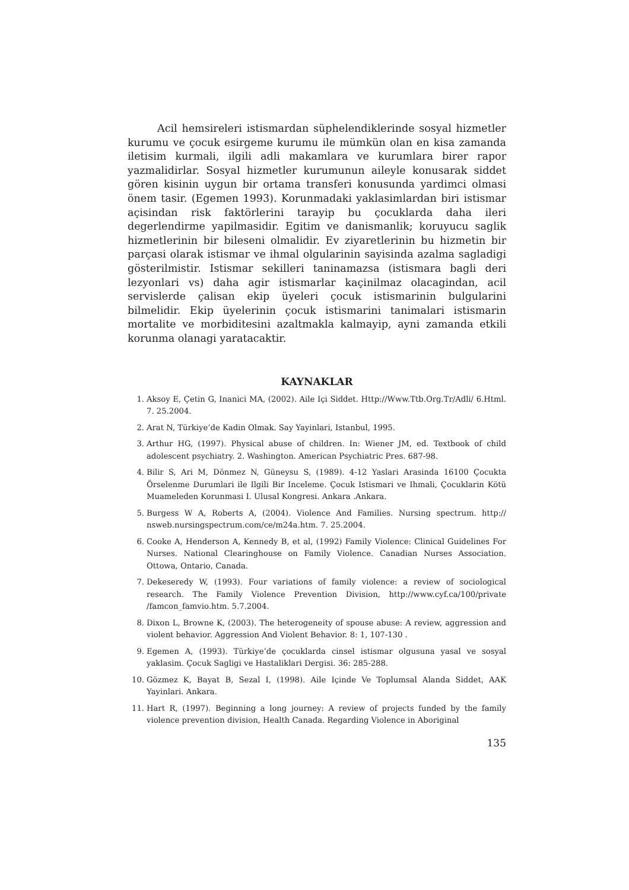Acil hemsireleri istismardan süphelendiklerinde sosyal hizmetler kurumu ve çocuk esirgeme kurumu ile mümkün olan en kisa zamanda iletisim kurmali, ilgili adli makamlara ve kurumlara birer rapor yazmalidirlar. Sosyal hizmetler kurumunun aileyle konusarak siddet gören kisinin uygun bir ortama transferi konusunda yardimci olmasi önem tasir. (Egemen 1993). Korunmadaki yaklasimlardan biri istismar açisindan risk faktörlerini tarayip bu çocuklarda daha ileri degerlendirme yapilmasidir. Egitim ve danismanlik; koruyucu saglik hizmetlerinin bir bileseni olmalidir. Ev ziyaretlerinin bu hizmetin bir parçasi olarak istismar ve ihmal olgularinin sayisinda azalma sagladigi gösterilmistir. Istismar sekilleri taninamazsa (istismara bagli deri lezyonlari vs) daha agir istismarlar kaçinilmaz olacagindan, acil servislerde çalisan ekip üyeleri çocuk istismarinin bulgularini bilmelidir. Ekip üyelerinin çocuk istismarini tanimalari istismarin mortalite ve morbiditesini azaltmakla kalmayip, ayni zamanda etkili korunma olanagi yaratacaktir.
KAYNAKLAR
1. Aksoy E, Çetin G, Inanici MA, (2002). Aile Içi Siddet. Http://Www.Ttb.Org.Tr/Adli/ 6.Html. 7. 25.2004.
2. Arat N, Türkiye’de Kadin Olmak. Say Yayinlari, Istanbul, 1995.
3. Arthur HG, (1997). Physical abuse of children. In: Wiener JM, ed. Textbook of child adolescent psychiatry. 2. Washington. American Psychiatric Pres. 687-98.
4. Bilir S, Ari M, Dönmez N, Güneysu S, (1989). 4-12 Yaslari Arasinda 16100 Çocukta Örselenme Durumlari ile Ilgili Bir Inceleme. Çocuk Istismari ve Ihmali, Çocuklarin Kötü Muameleden Korunmasi I. Ulusal Kongresi. Ankara .Ankara.
5. Burgess W A, Roberts A, (2004). Violence And Families. Nursing spectrum. http:// nsweb.nursingspectrum.com/ce/m24a.htm. 7. 25.2004.
6. Cooke A, Henderson A, Kennedy B, et al, (1992) Family Violence: Clinical Guidelines For Nurses. National Clearinghouse on Family Violence. Canadian Nurses Association. Ottowa, Ontario, Canada.
7. Dekeseredy W, (1993). Four variations of family violence: a review of sociological research. The Family Violence Prevention Division, http://www.cyf.ca/100/private /famcon_famvio.htm. 5.7.2004.
8. Dixon L, Browne K, (2003). The heterogeneity of spouse abuse: A review, aggression and violent behavior. Aggression And Violent Behavior. 8: 1, 107-130 .
9. Egemen A, (1993). Türkiye’de çocuklarda cinsel istismar olgusuna yasal ve sosyal yaklasim. Çocuk Sagligi ve Hastaliklari Dergisi. 36: 285-288.
10. Gözmez K, Bayat B, Sezal I, (1998). Aile Içinde Ve Toplumsal Alanda Siddet, AAK Yayinlari. Ankara.
11. Hart R, (1997). Beginning a long journey: A review of projects funded by the family violence prevention division, Health Canada. Regarding Violence in Aboriginal
135